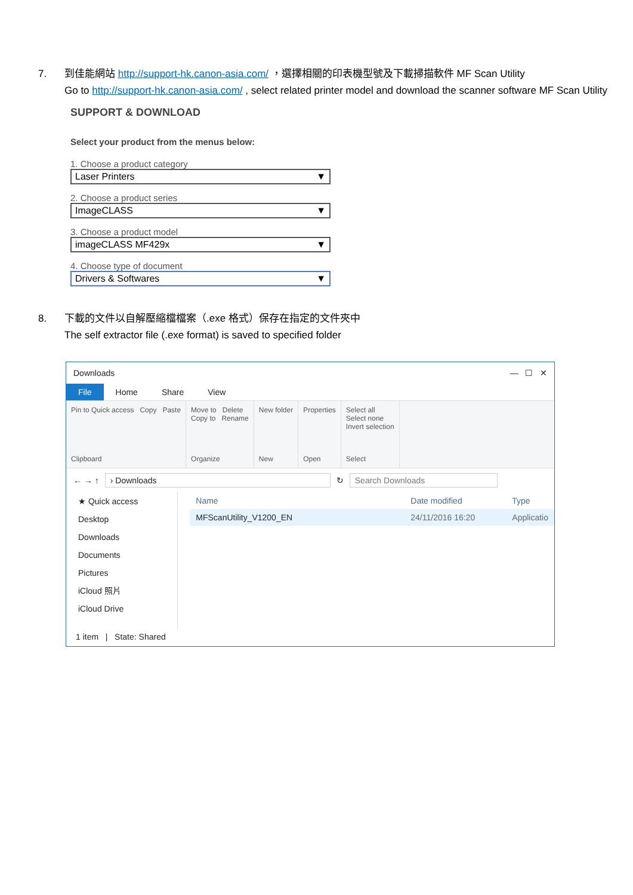7. 到佳能網站 http://support-hk.canon-asia.com/ ，選擇相關的印表機型號及下載掃描軟件 MF Scan Utility
Go to http://support-hk.canon-asia.com/ , select related printer model and download the scanner software MF Scan Utility
SUPPORT & DOWNLOAD
Select your product from the menus below:
1. Choose a product category
Laser Printers ▼
2. Choose a product series
ImageCLASS ▼
3. Choose a product model
imageCLASS MF429x ▼
4. Choose type of document
Drivers & Softwares ▼
8. 下載的文件以自解壓縮檔檔案（.exe 格式）保存在指定的文件夾中
The self extractor file (.exe format) is saved to specified folder
Downloads — ☐ ✕
File Home Share View
Pin to Quick access Copy Paste
Clipboard
Move to Delete
Copy to Rename
Organize
New folder
New
Properties
Open
Select all
Select none
Invert selection
Select
← → ↑ › Downloads ↻ Search Downloads
★ Quick access
Desktop
Downloads
Documents
Pictures
iCloud 照片
iCloud Drive
Name Date modified Type
MFScanUtility_V1200_EN 24/11/2016 16:20 Applicatio
1 item | State: Shared